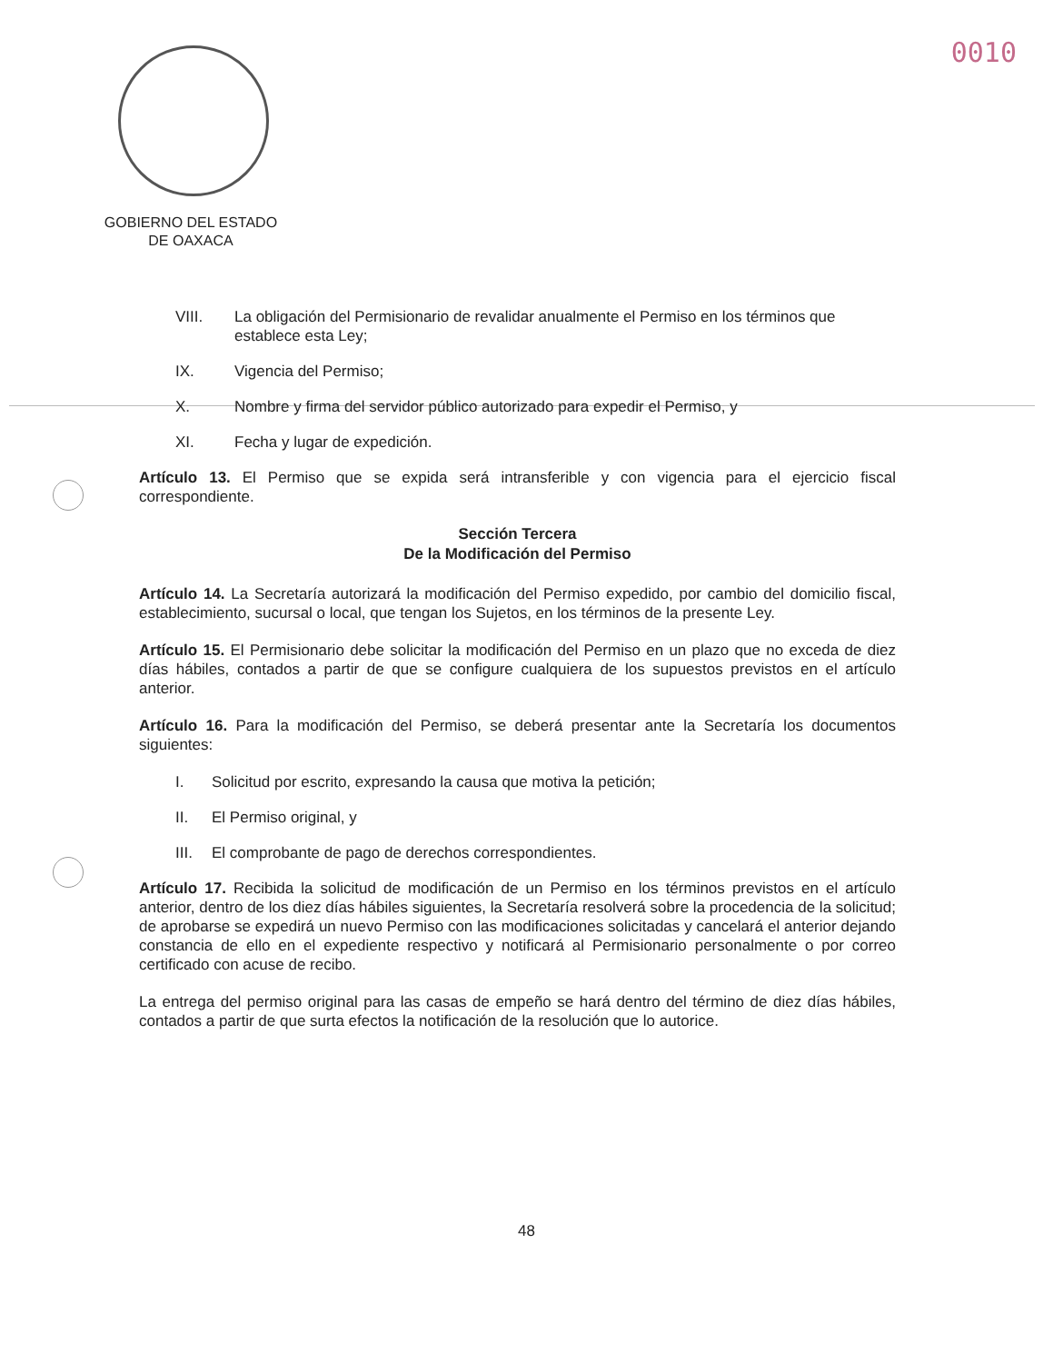0010
GOBIERNO DEL ESTADO
DE OAXACA
VIII. La obligación del Permisionario de revalidar anualmente el Permiso en los términos que establece esta Ley;
IX. Vigencia del Permiso;
X. Nombre y firma del servidor público autorizado para expedir el Permiso, y
XI. Fecha y lugar de expedición.
Artículo 13. El Permiso que se expida será intransferible y con vigencia para el ejercicio fiscal correspondiente.
Sección Tercera
De la Modificación del Permiso
Artículo 14. La Secretaría autorizará la modificación del Permiso expedido, por cambio del domicilio fiscal, establecimiento, sucursal o local, que tengan los Sujetos, en los términos de la presente Ley.
Artículo 15. El Permisionario debe solicitar la modificación del Permiso en un plazo que no exceda de diez días hábiles, contados a partir de que se configure cualquiera de los supuestos previstos en el artículo anterior.
Artículo 16. Para la modificación del Permiso, se deberá presentar ante la Secretaría los documentos siguientes:
I. Solicitud por escrito, expresando la causa que motiva la petición;
II. El Permiso original, y
III. El comprobante de pago de derechos correspondientes.
Artículo 17. Recibida la solicitud de modificación de un Permiso en los términos previstos en el artículo anterior, dentro de los diez días hábiles siguientes, la Secretaría resolverá sobre la procedencia de la solicitud; de aprobarse se expedirá un nuevo Permiso con las modificaciones solicitadas y cancelará el anterior dejando constancia de ello en el expediente respectivo y notificará al Permisionario personalmente o por correo certificado con acuse de recibo.
La entrega del permiso original para las casas de empeño se hará dentro del término de diez días hábiles, contados a partir de que surta efectos la notificación de la resolución que lo autorice.
48